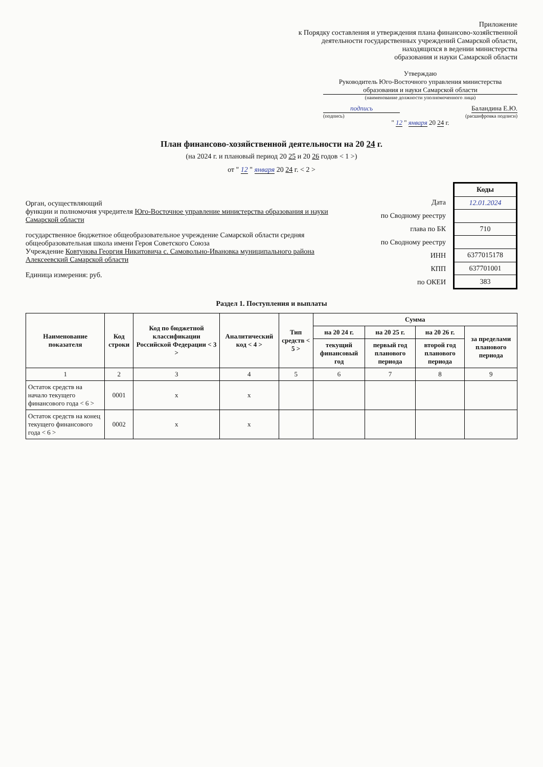Приложение
к Порядку составления и утверждения плана финансово-хозяйственной
деятельности государственных учреждений Самарской области,
находящихся в ведении министерства
образования и науки Самарской области
Утверждаю
Руководитель Юго-Восточного управления министерства образования и науки Самарской области
(наименование должности уполномоченного лица)
подпись Баландина Е.Ю.
(подпись) (расшифровка подписи)
" 12 " января 20 24 г.
План финансово-хозяйственной деятельности на 20 24 г.
(на 2024 г. и плановый период 20 25 и 20 26 годов < 1 >)
от " 12 " января 20 24 г. < 2 >
Орган, осуществляющий
функции и полномочия учредителя Юго-Восточное управление министерства образования и науки Самарской области
государственное бюджетное общеобразовательное учреждение Самарской области средняя общеобразовательная школа имени Героя Советского Союза
Учреждение Ковтунова Георгия Никитовича с. Самовольно-Ивановка муниципального района Алексеевский Самарской области
Единица измерения: руб.
| Дата |
| по Сводному реестру |
| глава по БК |
| по Сводному реестру |
| ИНН |
| КПП |
| по ОКЕИ |
| Коды |
| 12.01.2024 |
| 710 |
| 6377015178 |
| 637701001 |
| 383 |
Раздел 1. Поступления и выплаты
| Наименование показателя | Код строки | Код по бюджетной классификации Российской Федерации < 3 > | Аналитический код < 4 > | Тип средств < 5 > | Сумма | | | |
| --- | --- | --- | --- | --- | --- | --- | --- | --- |
| | | | | | на 20 24 г. | на 20 25 г. | на 20 26 г. | за пределами планового периода |
| | | | | | текущий финансовый год | первый год планового периода | второй год планового периода | |
| 1 | 2 | 3 | 4 | 5 | 6 | 7 | 8 | 9 |
| Остаток средств на начало текущего финансового года < 6 > | 0001 | x | x | | | | | |
| Остаток средств на конец текущего финансового года < 6 > | 0002 | x | x | | | | | |